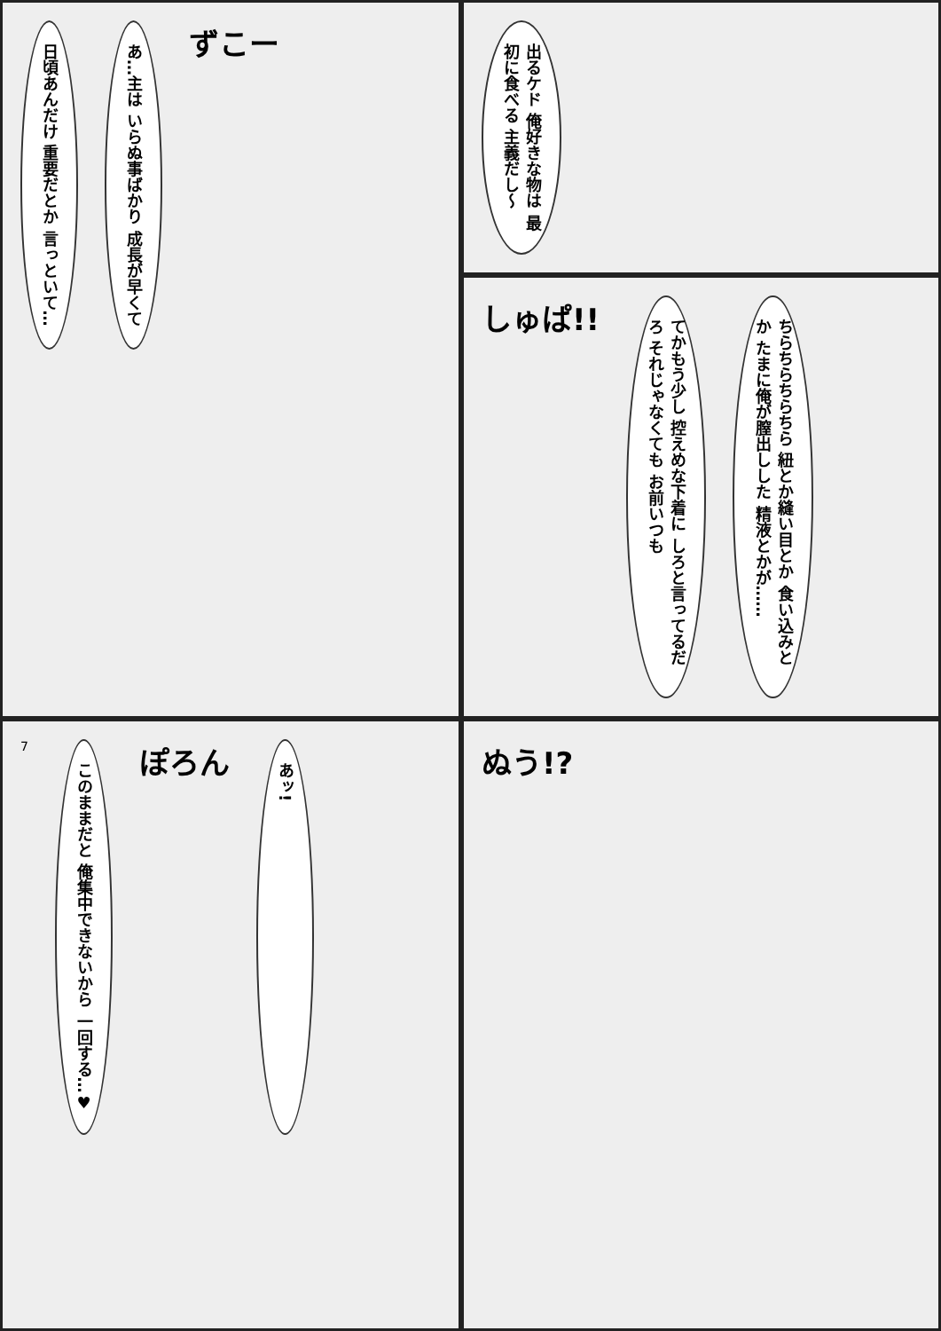日頃あんだけ 重要だとか 言っといて…
あ…主は いらぬ事ばかり 成長が早くて
ずこー
出るケド 俺好きな物は 最初に食べる 主義だし～
しゅぱ!!
てかもう少し 控えめな下着に しろと言ってるだろ それじゃなくても お前いつも
ちらちらちらちら 紐とか縫い目とか 食い込みとか たまに俺が膣出しした 精液とかが……
7
このままだと 俺集中できないから 一回する…♥
ぽろん
あッ!
ぬう!?